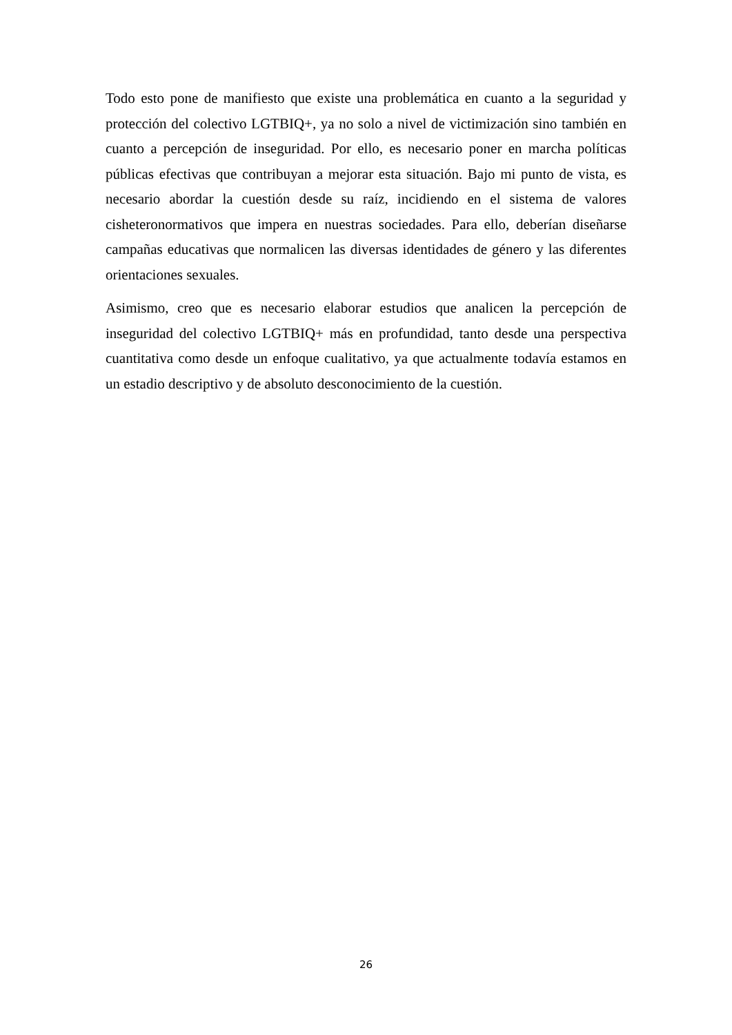Todo esto pone de manifiesto que existe una problemática en cuanto a la seguridad y protección del colectivo LGTBIQ+, ya no solo a nivel de victimización sino también en cuanto a percepción de inseguridad. Por ello, es necesario poner en marcha políticas públicas efectivas que contribuyan a mejorar esta situación. Bajo mi punto de vista, es necesario abordar la cuestión desde su raíz, incidiendo en el sistema de valores cisheteronormativos que impera en nuestras sociedades. Para ello, deberían diseñarse campañas educativas que normalicen las diversas identidades de género y las diferentes orientaciones sexuales.
Asimismo, creo que es necesario elaborar estudios que analicen la percepción de inseguridad del colectivo LGTBIQ+ más en profundidad, tanto desde una perspectiva cuantitativa como desde un enfoque cualitativo, ya que actualmente todavía estamos en un estadio descriptivo y de absoluto desconocimiento de la cuestión.
26